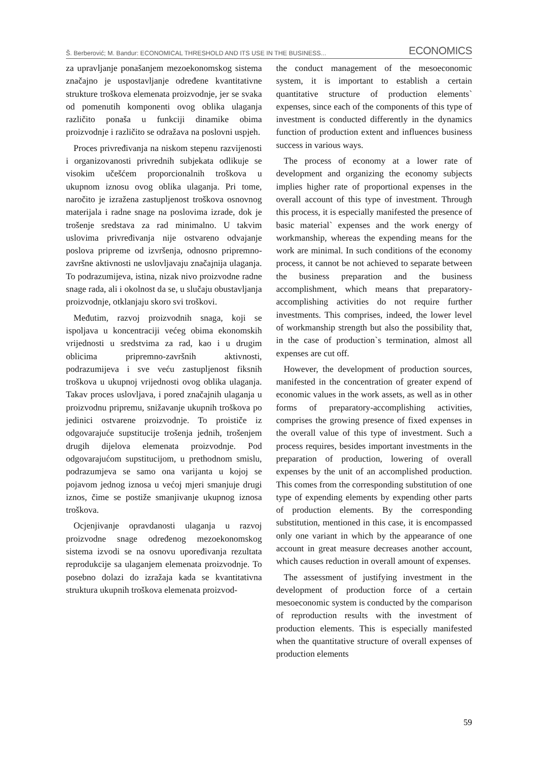Š. Berberović; M. Bandur: ECONOMICAL THRESHOLD AND ITS USE IN THE BUSINESS... ECONOMICS
za upravljanje ponašanjem mezoekonomskog sistema značajno je uspostavljanje određene kvantitativne strukture troškova elemenata proizvodnje, jer se svaka od pomenutih komponenti ovog oblika ulaganja različito ponaša u funkciji dinamike obima proizvodnje i različito se odražava na poslovni uspjeh.
Proces privređivanja na niskom stepenu razvijenosti i organizovanosti privrednih subjekata odlikuje se visokim učešćem proporcionalnih troškova u ukupnom iznosu ovog oblika ulaganja. Pri tome, naročito je izražena zastupljenost troškova osnovnog materijala i radne snage na poslovima izrade, dok je trošenje sredstava za rad minimalno. U takvim uslovima privređivanja nije ostvareno odvajanje poslova pripreme od izvršenja, odnosno pripremno-završne aktivnosti ne uslovljavaju značajnija ulaganja. To podrazumijeva, istina, nizak nivo proizvodne radne snage rada, ali i okolnost da se, u slučaju obustavljanja proizvodnje, otklanjaju skoro svi troškovi.
Međutim, razvoj proizvodnih snaga, koji se ispoljava u koncentraciji većeg obima ekonomskih vrijednosti u sredstvima za rad, kao i u drugim oblicima pripremno-završnih aktivnosti, podrazumijeva i sve veću zastupljenost fiksnih troškova u ukupnoj vrijednosti ovog oblika ulaganja. Takav proces uslovljava, i pored značajnih ulaganja u proizvodnu pripremu, snižavanje ukupnih troškova po jedinici ostvarene proizvodnje. To proističe iz odgovarajuće supstitucije trošenja jednih, trošenjem drugih dijelova elemenata proizvodnje. Pod odgovarajućom supstitucijom, u prethodnom smislu, podrazumjeva se samo ona varijanta u kojoj se pojavom jednog iznosa u većoj mjeri smanjuje drugi iznos, čime se postiže smanjivanje ukupnog iznosa troškova.
Ocjenjivanje opravdanosti ulaganja u razvoj proizvodne snage određenog mezoekonomskog sistema izvodi se na osnovu upoređivanja rezultata reprodukcije sa ulaganjem elemenata proizvodnje. To posebno dolazi do izražaja kada se kvantitativna struktura ukupnih troškova elemenata proizvod-
the conduct management of the mesoeconomic system, it is important to establish a certain quantitative structure of production elements` expenses, since each of the components of this type of investment is conducted differently in the dynamics function of production extent and influences business success in various ways.
The process of economy at a lower rate of development and organizing the economy subjects implies higher rate of proportional expenses in the overall account of this type of investment. Through this process, it is especially manifested the presence of basic material` expenses and the work energy of workmanship, whereas the expending means for the work are minimal. In such conditions of the economy process, it cannot be not achieved to separate between the business preparation and the business accomplishment, which means that preparatory-accomplishing activities do not require further investments. This comprises, indeed, the lower level of workmanship strength but also the possibility that, in the case of production`s termination, almost all expenses are cut off.
However, the development of production sources, manifested in the concentration of greater expend of economic values in the work assets, as well as in other forms of preparatory-accomplishing activities, comprises the growing presence of fixed expenses in the overall value of this type of investment. Such a process requires, besides important investments in the preparation of production, lowering of overall expenses by the unit of an accomplished production. This comes from the corresponding substitution of one type of expending elements by expending other parts of production elements. By the corresponding substitution, mentioned in this case, it is encompassed only one variant in which by the appearance of one account in great measure decreases another account, which causes reduction in overall amount of expenses.
The assessment of justifying investment in the development of production force of a certain mesoeconomic system is conducted by the comparison of reproduction results with the investment of production elements. This is especially manifested when the quantitative structure of overall expenses of production elements
59